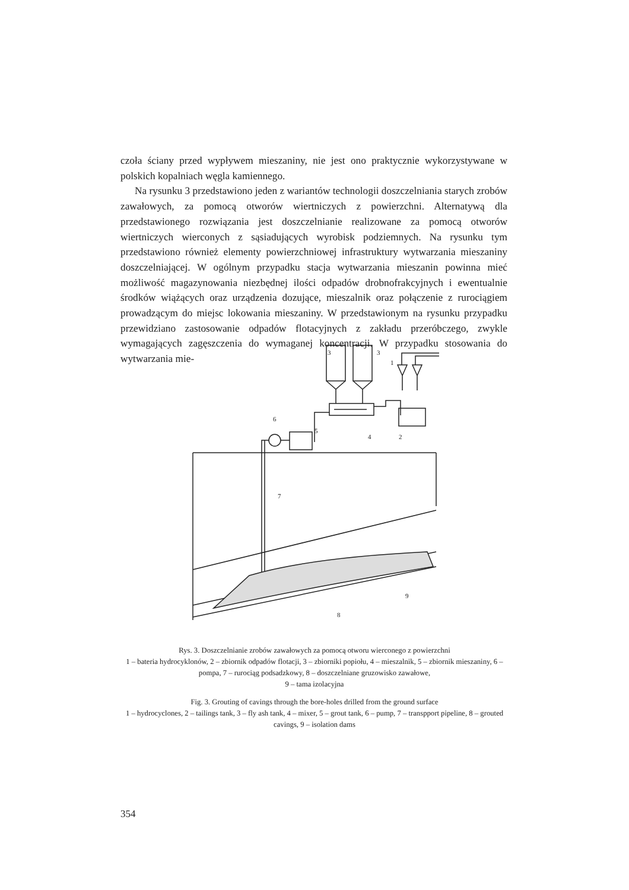czoła ściany przed wypływem mieszaniny, nie jest ono praktycznie wykorzystywane w polskich kopalniach węgla kamiennego.
Na rysunku 3 przedstawiono jeden z wariantów technologii doszczelniania starych zrobów zawałowych, za pomocą otworów wiertniczych z powierzchni. Alternatywą dla przedstawionego rozwiązania jest doszczelnianie realizowane za pomocą otworów wiertniczych wierconych z sąsiadujących wyrobisk podziemnych. Na rysunku tym przedstawiono również elementy powierzchniowej infrastruktury wytwarzania mieszaniny doszczelniającej. W ogólnym przypadku stacja wytwarzania mieszanin powinna mieć możliwość magazynowania niezbędnej ilości odpadów drobnofrakcyjnych i ewentualnie środków wiążących oraz urządzenia dozujące, mieszalnik oraz połączenie z rurociągiem prowadzącym do miejsc lokowania mieszaniny. W przedstawionym na rysunku przypadku przewidziano zastosowanie odpadów flotacyjnych z zakładu przeróbczego, zwykle wymagających zagęszczenia do wymaganej koncentracji. W przypadku stosowania do wytwarzania mie-
3
3
1
2
4
5
6
7
8
9
Rys. 3. Doszczelnianie zrobów zawałowych za pomocą otworu wierconego z powierzchni
1 – bateria hydrocyklonów, 2 – zbiornik odpadów flotacji, 3 – zbiorniki popiołu, 4 – mieszalnik, 5 – zbiornik mieszaniny, 6 – pompa, 7 – rurociąg podsadzkowy, 8 – doszczelniane gruzowisko zawałowe,
9 – tama izolacyjna
Fig. 3. Grouting of cavings through the bore-holes drilled from the ground surface
1 – hydrocyclones, 2 – tailings tank, 3 – fly ash tank, 4 – mixer, 5 – grout tank, 6 – pump, 7 – transpport pipeline, 8 – grouted cavings, 9 – isolation dams
354